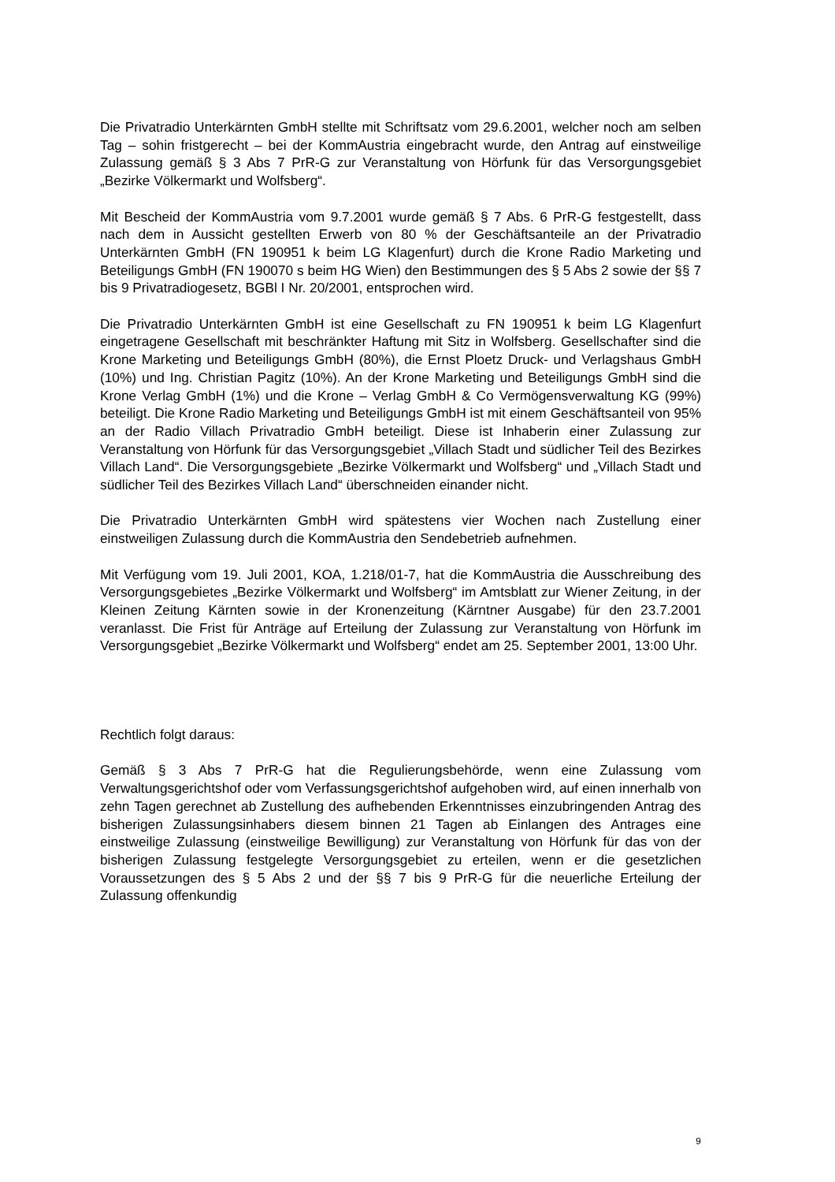Die Privatradio Unterkärnten GmbH stellte mit Schriftsatz vom 29.6.2001, welcher noch am selben Tag – sohin fristgerecht – bei der KommAustria eingebracht wurde, den Antrag auf einstweilige Zulassung gemäß § 3 Abs 7 PrR-G zur Veranstaltung von Hörfunk für das Versorgungsgebiet „Bezirke Völkermarkt und Wolfsberg“.
Mit Bescheid der KommAustria vom 9.7.2001 wurde gemäß § 7 Abs. 6 PrR-G festgestellt, dass nach dem in Aussicht gestellten Erwerb von 80 % der Geschäftsanteile an der Privatradio Unterkärnten GmbH (FN 190951 k beim LG Klagenfurt) durch die Krone Radio Marketing und Beteiligungs GmbH (FN 190070 s beim HG Wien) den Bestimmungen des § 5 Abs 2 sowie der §§ 7 bis 9 Privatradiogesetz, BGBl I Nr. 20/2001, entsprochen wird.
Die Privatradio Unterkärnten GmbH ist eine Gesellschaft zu FN 190951 k beim LG Klagenfurt eingetragene Gesellschaft mit beschränkter Haftung mit Sitz in Wolfsberg. Gesellschafter sind die Krone Marketing und Beteiligungs GmbH (80%), die Ernst Ploetz Druck- und Verlagshaus GmbH (10%) und Ing. Christian Pagitz (10%). An der Krone Marketing und Beteiligungs GmbH sind die Krone Verlag GmbH (1%) und die Krone – Verlag GmbH & Co Vermögensverwaltung KG (99%) beteiligt. Die Krone Radio Marketing und Beteiligungs GmbH ist mit einem Geschäftsanteil von 95% an der Radio Villach Privatradio GmbH beteiligt. Diese ist Inhaberin einer Zulassung zur Veranstaltung von Hörfunk für das Versorgungsgebiet „Villach Stadt und südlicher Teil des Bezirkes Villach Land“. Die Versorgungsgebiete „Bezirke Völkermarkt und Wolfsberg“ und „Villach Stadt und südlicher Teil des Bezirkes Villach Land“ überschneiden einander nicht.
Die Privatradio Unterkärnten GmbH wird spätestens vier Wochen nach Zustellung einer einstweiligen Zulassung durch die KommAustria den Sendebetrieb aufnehmen.
Mit Verfügung vom 19. Juli 2001, KOA, 1.218/01-7, hat die KommAustria die Ausschreibung des Versorgungsgebietes „Bezirke Völkermarkt und Wolfsberg“ im Amtsblatt zur Wiener Zeitung, in der Kleinen Zeitung Kärnten sowie in der Kronenzeitung (Kärntner Ausgabe) für den 23.7.2001 veranlasst. Die Frist für Anträge auf Erteilung der Zulassung zur Veranstaltung von Hörfunk im Versorgungsgebiet „Bezirke Völkermarkt und Wolfsberg“ endet am 25. September 2001, 13:00 Uhr.
Rechtlich folgt daraus:
Gemäß § 3 Abs 7 PrR-G hat die Regulierungsbehörde, wenn eine Zulassung vom Verwaltungsgerichtshof oder vom Verfassungsgerichtshof aufgehoben wird, auf einen innerhalb von zehn Tagen gerechnet ab Zustellung des aufhebenden Erkenntnisses einzubringenden Antrag des bisherigen Zulassungsinhabers diesem binnen 21 Tagen ab Einlangen des Antrages eine einstweilige Zulassung (einstweilige Bewilligung) zur Veranstaltung von Hörfunk für das von der bisherigen Zulassung festgelegte Versorgungsgebiet zu erteilen, wenn er die gesetzlichen Voraussetzungen des § 5 Abs 2 und der §§ 7 bis 9 PrR-G für die neuerliche Erteilung der Zulassung offenkundig
9